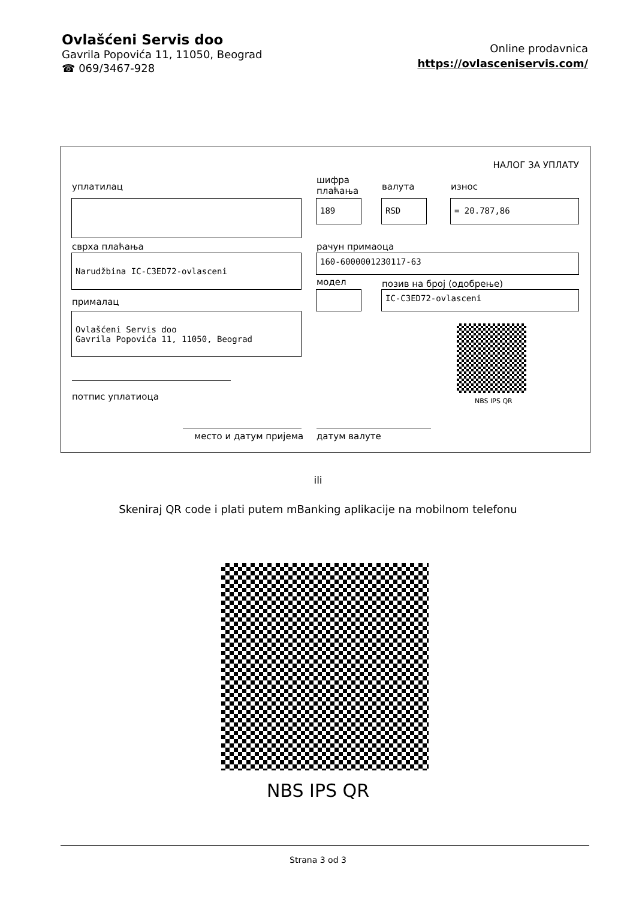Ovlašćeni Servis doo
Gavrila Popovića 11, 11050, Beograd
☎ 069/3467-928
Online prodavnica
https://ovlasceniservis.com/
НАЛОГ ЗА УПЛАТУ
уплатилац
шифра
плаћања
валута износ
189 RSD = 20.787,86
сврха плаћања рачун примаоца
Narudžbina IC-C3ED72-ovlasceni 160-6000001230117-63
модел позив на број (одобрење)
IC-C3ED72-ovlasceni
прималац
Ovlašćeni Servis doo
Gavrila Popovića 11, 11050, Beograd
NBS IPS QR
потпис уплатиоца
место и датум пријема датум валуте
ili
Skeniraj QR code i plati putem mBanking aplikacije na mobilnom telefonu
NBS IPS QR
Strana 3 od 3